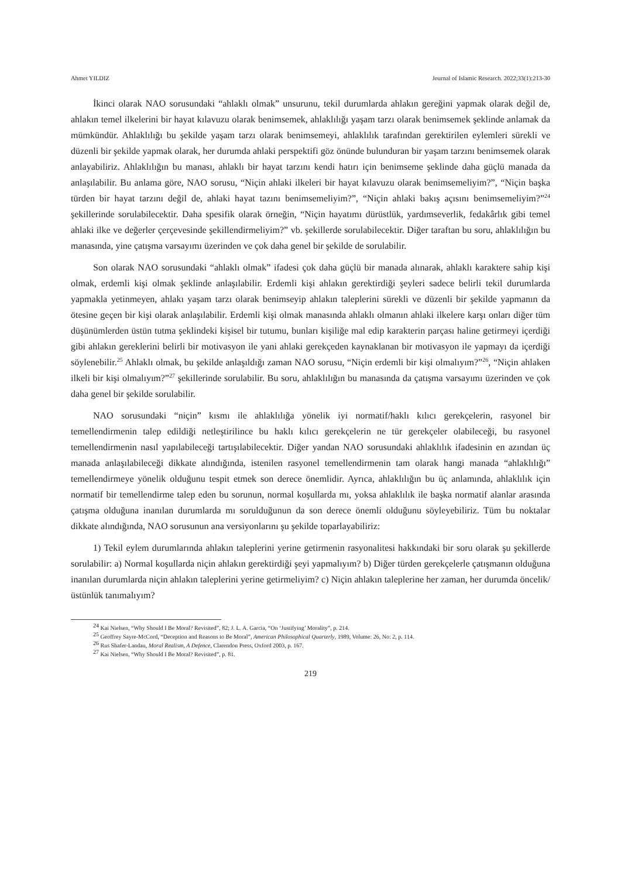Ahmet YILDIZ Journal of Islamic Research. 2022;33(1):213-30
İkinci olarak NAO sorusundaki “ahlaklı olmak” unsurunu, tekil durumlarda ahlakın gereğini yapmak olarak değil de, ahlakın temel ilkelerini bir hayat kılavuzu olarak benimsemek, ahlaklılığı yaşam tarzı olarak benimsemek şeklinde anlamak da mümkündür. Ahlaklılığı bu şekilde yaşam tarzı olarak benimsemeyi, ahlaklılık tarafından gerektirilen eylemleri sürekli ve düzenli bir şekilde yapmak olarak, her durumda ahlaki perspektifi göz önünde bulunduran bir yaşam tarzını benimsemek olarak anlayabiliriz. Ahlaklılığın bu manası, ahlaklı bir hayat tarzını kendi hatırı için benimseme şeklinde daha güçlü manada da anlaşılabilir. Bu anlama göre, NAO sorusu, “Niçin ahlaki ilkeleri bir hayat kılavuzu olarak benimsemeliyim?”, “Niçin başka türden bir hayat tarzını değil de, ahlaki hayat tazını benimsemeliyim?”, “Niçin ahlaki bakış açısını benimsemeliyim?”<sup>24</sup> şekillerinde sorulabilecektir. Daha spesifik olarak örneğin, “Niçin hayatımı dürüstlük, yardımseverlik, fedakârlık gibi temel ahlaki ilke ve değerler çerçevesinde şekillendirmeliyim?” vb. şekillerde sorulabilecektir. Diğer taraftan bu soru, ahlaklılığın bu manasında, yine çatışma varsayımı üzerinden ve çok daha genel bir şekilde de sorulabilir.
Son olarak NAO sorusundaki “ahlaklı olmak” ifadesi çok daha güçlü bir manada alınarak, ahlaklı karaktere sahip kişi olmak, erdemli kişi olmak şeklinde anlaşılabilir. Erdemli kişi ahlakın gerektirdiği şeyleri sadece belirli tekil durumlarda yapmakla yetinmeyen, ahlakı yaşam tarzı olarak benimseyip ahlakın taleplerini sürekli ve düzenli bir şekilde yapmanın da ötesine geçen bir kişi olarak anlaşılabilir. Erdemli kişi olmak manasında ahlaklı olmanın ahlaki ilkelere karşı onları diğer tüm düşünümlerden üstün tutma şeklindeki kişisel bir tutumu, bunları kişiliğe mal edip karakterin parçası haline getirmeyi içerdiği gibi ahlakın gereklerini belirli bir motivasyon ile yani ahlaki gerekçeden kaynaklanan bir motivasyon ile yapmayı da içerdiği söylenebilir.<sup>25</sup> Ahlaklı olmak, bu şekilde anlaşıldığı zaman NAO sorusu, “Niçin erdemli bir kişi olmalıyım?”<sup>26</sup>, “Niçin ahlaken ilkeli bir kişi olmalıyım?”<sup>27</sup> şekillerinde sorulabilir. Bu soru, ahlaklılığın bu manasında da çatışma varsayımı üzerinden ve çok daha genel bir şekilde sorulabilir.
NAO sorusundaki “niçin” kısmı ile ahlaklılığa yönelik iyi normatif/haklı kılıcı gerekçelerin, rasyonel bir temellendirmenin talep edildiği netleştirilince bu haklı kılıcı gerekçelerin ne tür gerekçeler olabileceği, bu rasyonel temellendirmenin nasıl yapılabileceği tartışılabilecektir. Diğer yandan NAO sorusundaki ahlaklılık ifadesinin en azından üç manada anlaşılabileceği dikkate alındığında, istenilen rasyonel temellendirmenin tam olarak hangi manada “ahlaklılığı” temellendirmeye yönelik olduğunu tespit etmek son derece önemlidir. Ayrıca, ahlaklılığın bu üç anlamında, ahlaklılık için normatif bir temellendirme talep eden bu sorunun, normal koşullarda mı, yoksa ahlaklılık ile başka normatif alanlar arasında çatışma olduğuna inanılan durumlarda mı sorulduğunun da son derece önemli olduğunu söyleyebiliriz. Tüm bu noktalar dikkate alındığında, NAO sorusunun ana versiyonlarını şu şekilde toparlayabiliriz:
1) Tekil eylem durumlarında ahlakın taleplerini yerine getirmenin rasyonalitesi hakkındaki bir soru olarak şu şekillerde sorulabilir: a) Normal koşullarda niçin ahlakın gerektirdiği şeyi yapmalıyım? b) Diğer türden gerekçelerle çatışmanın olduğuna inanılan durumlarda niçin ahlakın taleplerini yerine getirmeliyim? c) Niçin ahlakın taleplerine her zaman, her durumda öncelik/üstünlük tanımalıyım?
<sup>24</sup> Kai Nielsen, “Why Should I Be Moral? Revisited”, 82; J. L. A. Garcia, “On ‘Justifying’ Morality”, p. 214.
<sup>25</sup> Geoffrey Sayre-McCord, “Deception and Reasons to Be Moral”, American Philosophical Quarterly, 1989, Volume: 26, No: 2, p. 114.
<sup>26</sup> Rus Shafer-Landau, Moral Realism, A Defence, Clarendon Press, Oxford 2003, p. 167.
<sup>27</sup> Kai Nielsen, “Why Should I Be Moral? Revisited”, p. 81.
219